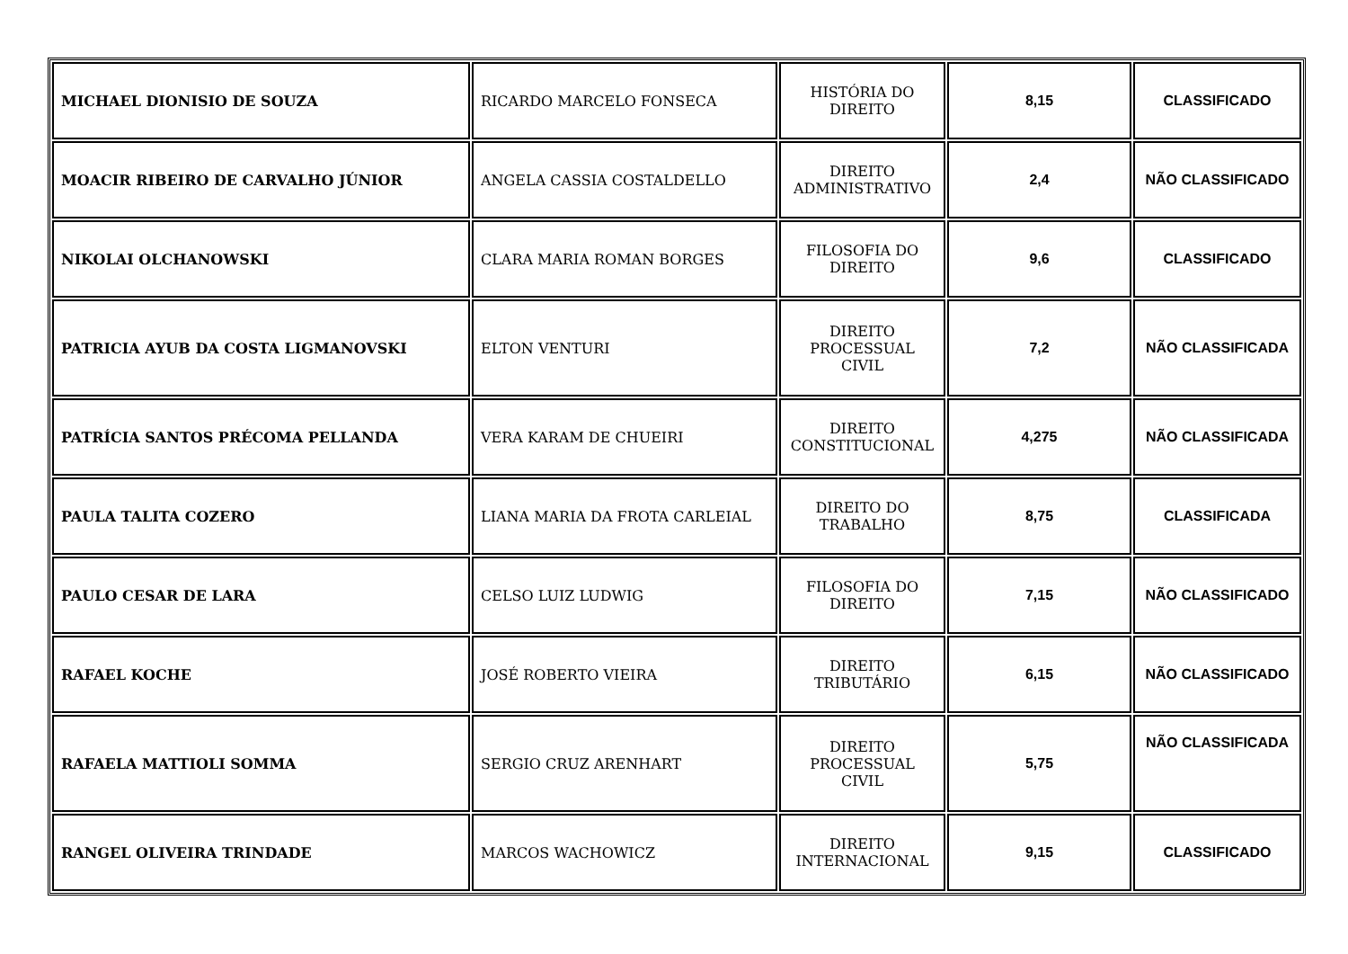| MICHAEL DIONISIO DE SOUZA | RICARDO MARCELO FONSECA | HISTÓRIA DO DIREITO | 8,15 | CLASSIFICADO |
| MOACIR RIBEIRO DE CARVALHO JÚNIOR | ANGELA CASSIA COSTALDELLO | DIREITO ADMINISTRATIVO | 2,4 | NÃO CLASSIFICADO |
| NIKOLAI OLCHANOWSKI | CLARA MARIA ROMAN BORGES | FILOSOFIA DO DIREITO | 9,6 | CLASSIFICADO |
| PATRICIA AYUB DA COSTA LIGMANOVSKI | ELTON VENTURI | DIREITO PROCESSUAL CIVIL | 7,2 | NÃO CLASSIFICADA |
| PATRÍCIA SANTOS PRÉCOMA PELLANDA | VERA KARAM DE CHUEIRI | DIREITO CONSTITUCIONAL | 4,275 | NÃO CLASSIFICADA |
| PAULA TALITA COZERO | LIANA MARIA DA FROTA CARLEIAL | DIREITO DO TRABALHO | 8,75 | CLASSIFICADA |
| PAULO CESAR DE LARA | CELSO LUIZ LUDWIG | FILOSOFIA DO DIREITO | 7,15 | NÃO CLASSIFICADO |
| RAFAEL KOCHE | JOSÉ ROBERTO VIEIRA | DIREITO TRIBUTÁRIO | 6,15 | NÃO CLASSIFICADO |
| RAFAELA MATTIOLI SOMMA | SERGIO CRUZ ARENHART | DIREITO PROCESSUAL CIVIL | 5,75 | NÃO CLASSIFICADA |
| RANGEL OLIVEIRA TRINDADE | MARCOS WACHOWICZ | DIREITO INTERNACIONAL | 9,15 | CLASSIFICADO |